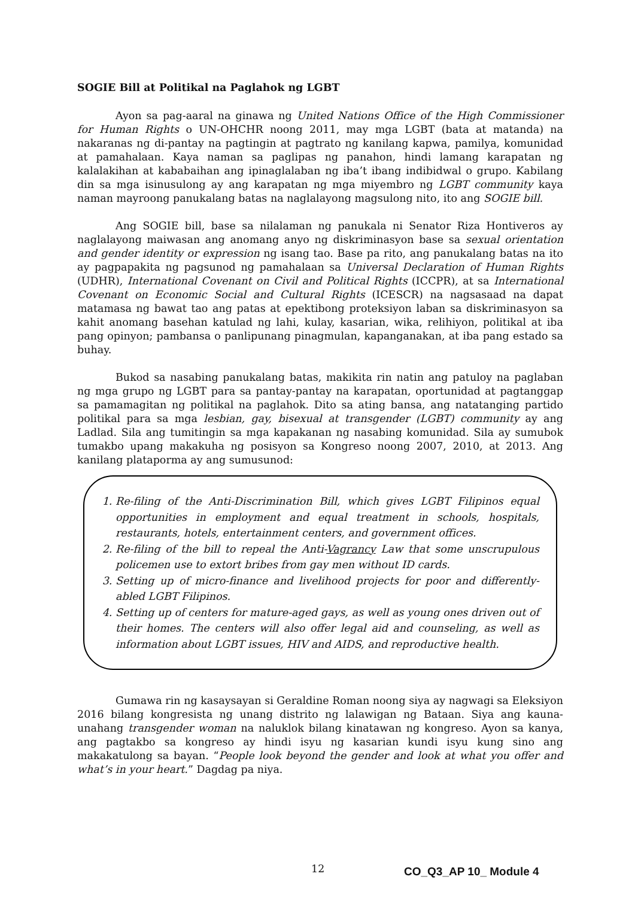SOGIE Bill at Politikal na Paglahok ng LGBT
Ayon sa pag-aaral na ginawa ng United Nations Office of the High Commissioner for Human Rights o UN-OHCHR noong 2011, may mga LGBT (bata at matanda) na nakaranas ng di-pantay na pagtingin at pagtrato ng kanilang kapwa, pamilya, komunidad at pamahalaan. Kaya naman sa paglipas ng panahon, hindi lamang karapatan ng kalalakihan at kababaihan ang ipinaglalaban ng iba’t ibang indibidwal o grupo. Kabilang din sa mga isinusulong ay ang karapatan ng mga miyembro ng LGBT community kaya naman mayroong panukalang batas na naglalayong magsulong nito, ito ang SOGIE bill.
Ang SOGIE bill, base sa nilalaman ng panukala ni Senator Riza Hontiveros ay naglalayong maiwasan ang anomang anyo ng diskriminasyon base sa sexual orientation and gender identity or expression ng isang tao. Base pa rito, ang panukalang batas na ito ay pagpapakita ng pagsunod ng pamahalaan sa Universal Declaration of Human Rights (UDHR), International Covenant on Civil and Political Rights (ICCPR), at sa International Covenant on Economic Social and Cultural Rights (ICESCR) na nagsasaad na dapat matamasa ng bawat tao ang patas at epektibong proteksiyon laban sa diskriminasyon sa kahit anomang basehan katulad ng lahi, kulay, kasarian, wika, relihiyon, politikal at iba pang opinyon; pambansa o panlipunang pinagmulan, kapanganakan, at iba pang estado sa buhay.
Bukod sa nasabing panukalang batas, makikita rin natin ang patuloy na paglaban ng mga grupo ng LGBT para sa pantay-pantay na karapatan, oportunidad at pagtanggap sa pamamagitan ng politikal na paglahok. Dito sa ating bansa, ang natatanging partido politikal para sa mga lesbian, gay, bisexual at transgender (LGBT) community ay ang Ladlad. Sila ang tumitingin sa mga kapakanan ng nasabing komunidad. Sila ay sumubok tumakbo upang makakuha ng posisyon sa Kongreso noong 2007, 2010, at 2013. Ang kanilang plataporma ay ang sumusunod:
1. Re-filing of the Anti-Discrimination Bill, which gives LGBT Filipinos equal opportunities in employment and equal treatment in schools, hospitals, restaurants, hotels, entertainment centers, and government offices.
2. Re-filing of the bill to repeal the Anti-Vagrancy Law that some unscrupulous policemen use to extort bribes from gay men without ID cards.
3. Setting up of micro-finance and livelihood projects for poor and differently-abled LGBT Filipinos.
4. Setting up of centers for mature-aged gays, as well as young ones driven out of their homes. The centers will also offer legal aid and counseling, as well as information about LGBT issues, HIV and AIDS, and reproductive health.
Gumawa rin ng kasaysayan si Geraldine Roman noong siya ay nagwagi sa Eleksiyon 2016 bilang kongresista ng unang distrito ng lalawigan ng Bataan. Siya ang kauna-unahang transgender woman na naluklok bilang kinatawan ng kongreso. Ayon sa kanya, ang pagtakbo sa kongreso ay hindi isyu ng kasarian kundi isyu kung sino ang makakatulong sa bayan. “People look beyond the gender and look at what you offer and what’s in your heart.” Dagdag pa niya.
12 CO_Q3_AP 10_ Module 4